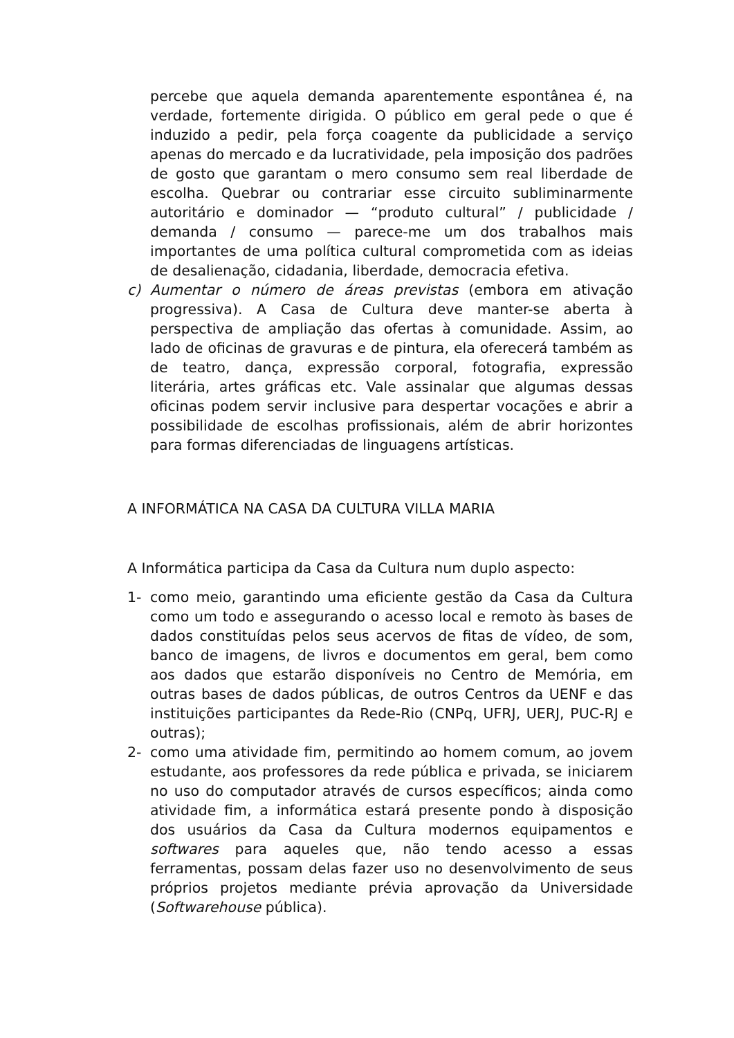percebe que aquela demanda aparentemente espontânea é, na verdade, fortemente dirigida. O público em geral pede o que é induzido a pedir, pela força coagente da publicidade a serviço apenas do mercado e da lucratividade, pela imposição dos padrões de gosto que garantam o mero consumo sem real liberdade de escolha. Quebrar ou contrariar esse circuito subliminarmente autoritário e dominador — “produto cultural” / publicidade / demanda / consumo — parece-me um dos trabalhos mais importantes de uma política cultural comprometida com as ideias de desalienação, cidadania, liberdade, democracia efetiva.
c) Aumentar o número de áreas previstas (embora em ativação progressiva). A Casa de Cultura deve manter-se aberta à perspectiva de ampliação das ofertas à comunidade. Assim, ao lado de oficinas de gravuras e de pintura, ela oferecerá também as de teatro, dança, expressão corporal, fotografia, expressão literária, artes gráficas etc. Vale assinalar que algumas dessas oficinas podem servir inclusive para despertar vocações e abrir a possibilidade de escolhas profissionais, além de abrir horizontes para formas diferenciadas de linguagens artísticas.
A INFORMÁTICA NA CASA DA CULTURA VILLA MARIA
A Informática participa da Casa da Cultura num duplo aspecto:
1- como meio, garantindo uma eficiente gestão da Casa da Cultura como um todo e assegurando o acesso local e remoto às bases de dados constituídas pelos seus acervos de fitas de vídeo, de som, banco de imagens, de livros e documentos em geral, bem como aos dados que estarão disponíveis no Centro de Memória, em outras bases de dados públicas, de outros Centros da UENF e das instituições participantes da Rede-Rio (CNPq, UFRJ, UERJ, PUC-RJ e outras);
2- como uma atividade fim, permitindo ao homem comum, ao jovem estudante, aos professores da rede pública e privada, se iniciarem no uso do computador através de cursos específicos; ainda como atividade fim, a informática estará presente pondo à disposição dos usuários da Casa da Cultura modernos equipamentos e softwares para aqueles que, não tendo acesso a essas ferramentas, possam delas fazer uso no desenvolvimento de seus próprios projetos mediante prévia aprovação da Universidade (Softwarehouse pública).